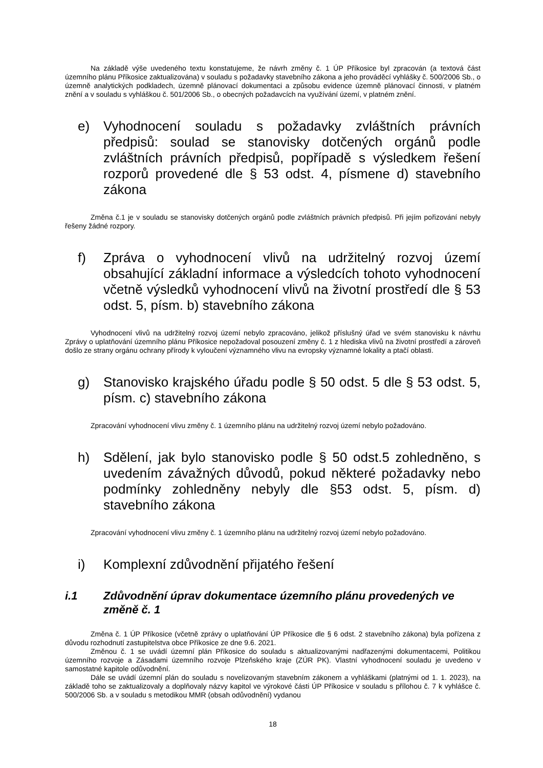Na základě výše uvedeného textu konstatujeme, že návrh změny č. 1 ÚP Příkosice byl zpracován (a textová část územního plánu Příkosice zaktualizována) v souladu s požadavky stavebního zákona a jeho prováděcí vyhlášky č. 500/2006 Sb., o územně analytických podkladech, územně plánovací dokumentaci a způsobu evidence územně plánovací činnosti, v platném znění a v souladu s vyhláškou č. 501/2006 Sb., o obecných požadavcích na využívání území, v platném znění.
e) Vyhodnocení souladu s požadavky zvláštních právních předpisů: soulad se stanovisky dotčených orgánů podle zvláštních právních předpisů, popřípadě s výsledkem řešení rozporů provedené dle § 53 odst. 4, písmene d) stavebního zákona
Změna č.1 je v souladu se stanovisky dotčených orgánů podle zvláštních právních předpisů. Při jejím pořizování nebyly řešeny žádné rozpory.
f) Zpráva o vyhodnocení vlivů na udržitelný rozvoj území obsahující základní informace a výsledcích tohoto vyhodnocení včetně výsledků vyhodnocení vlivů na životní prostředí dle § 53 odst. 5, písm. b) stavebního zákona
Vyhodnocení vlivů na udržitelný rozvoj území nebylo zpracováno, jelikož příslušný úřad ve svém stanovisku k návrhu Zprávy o uplatňování územního plánu Příkosice nepožadoval posouzení změny č. 1 z hlediska vlivů na životní prostředí a zároveň došlo ze strany orgánu ochrany přírody k vyloučení významného vlivu na evropsky významné lokality a ptačí oblasti.
g) Stanovisko krajského úřadu podle § 50 odst. 5 dle § 53 odst. 5, písm. c) stavebního zákona
Zpracování vyhodnocení vlivu změny č. 1 územního plánu na udržitelný rozvoj území nebylo požadováno.
h) Sdělení, jak bylo stanovisko podle § 50 odst.5 zohledněno, s uvedením závažných důvodů, pokud některé požadavky nebo podmínky zohledněny nebyly dle §53 odst. 5, písm. d) stavebního zákona
Zpracování vyhodnocení vlivu změny č. 1 územního plánu na udržitelný rozvoj území nebylo požadováno.
i) Komplexní zdůvodnění přijatého řešení
i.1 Zdůvodnění úprav dokumentace územního plánu provedených ve změně č. 1
Změna č. 1 ÚP Příkosice (včetně zprávy o uplatňování ÚP Příkosice dle § 6 odst. 2 stavebního zákona) byla pořízena z důvodu rozhodnutí zastupitelstva obce Příkosice ze dne 9.6. 2021.
Změnou č. 1 se uvádí územní plán Příkosice do souladu s aktualizovanými nadřazenými dokumentacemi, Politikou územního rozvoje a Zásadami územního rozvoje Plzeňského kraje (ZÚR PK). Vlastní vyhodnocení souladu je uvedeno v samostatné kapitole odůvodnění.
Dále se uvádí územní plán do souladu s novelizovaným stavebním zákonem a vyhláškami (platnými od 1. 1. 2023), na základě toho se zaktualizovaly a doplňovaly názvy kapitol ve výrokové části ÚP Příkosice v souladu s přílohou č. 7 k vyhlášce č. 500/2006 Sb. a v souladu s metodikou MMR (obsah odůvodnění) vydanou
18